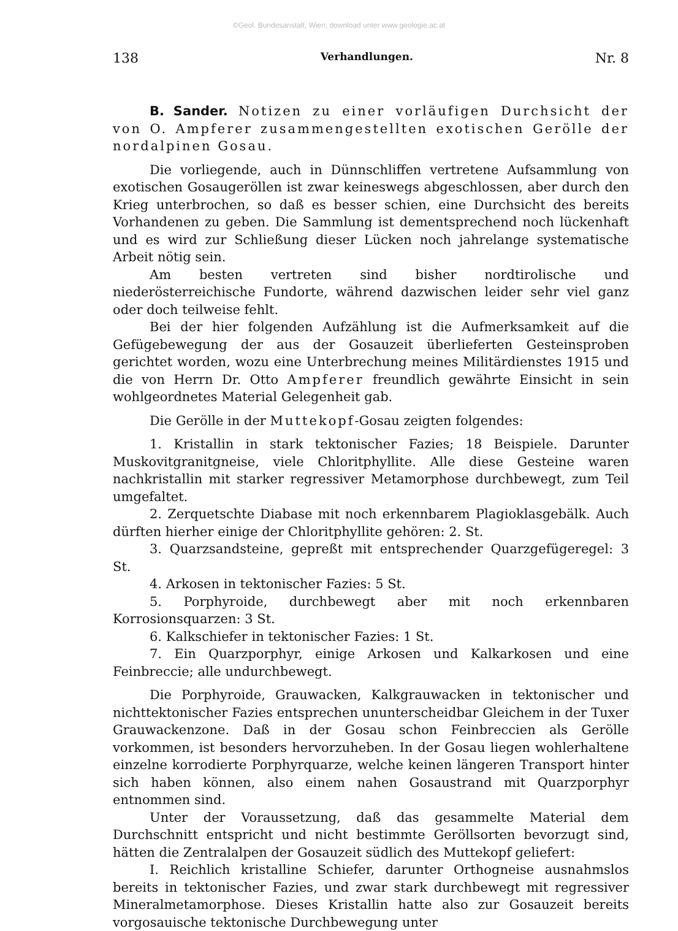©Geol. Bundesanstalt, Wien; download unter www.geologie.ac.at
138 Verhandlungen. Nr. 8
B. Sander. Notizen zu einer vorläufigen Durchsicht der von O. Ampferer zusammengestellten exotischen Gerölle der nordalpinen Gosau.
Die vorliegende, auch in Dünnschliffen vertretene Aufsammlung von exotischen Gosaugeröllen ist zwar keineswegs abgeschlossen, aber durch den Krieg unterbrochen, so daß es besser schien, eine Durchsicht des bereits Vorhandenen zu geben. Die Sammlung ist dementsprechend noch lückenhaft und es wird zur Schließung dieser Lücken noch jahrelange systematische Arbeit nötig sein.
Am besten vertreten sind bisher nordtirolische und niederösterreichische Fundorte, während dazwischen leider sehr viel ganz oder doch teilweise fehlt.
Bei der hier folgenden Aufzählung ist die Aufmerksamkeit auf die Gefügebewegung der aus der Gosauzeit überlieferten Gesteinsproben gerichtet worden, wozu eine Unterbrechung meines Militärdienstes 1915 und die von Herrn Dr. Otto Ampferer freundlich gewährte Einsicht in sein wohlgeordnetes Material Gelegenheit gab.
Die Gerölle in der Muttekopf-Gosau zeigten folgendes:
1. Kristallin in stark tektonischer Fazies; 18 Beispiele. Darunter Muskovitgranitgneise, viele Chloritphyllite. Alle diese Gesteine waren nachkristallin mit starker regressiver Metamorphose durchbewegt, zum Teil umgefaltet.
2. Zerquetschte Diabase mit noch erkennbarem Plagioklasgebälk. Auch dürften hierher einige der Chloritphyllite gehören: 2. St.
3. Quarzsandsteine, gepreßt mit entsprechender Quarzgefügeregel: 3 St.
4. Arkosen in tektonischer Fazies: 5 St.
5. Porphyroide, durchbewegt aber mit noch erkennbaren Korrosionsquarzen: 3 St.
6. Kalkschiefer in tektonischer Fazies: 1 St.
7. Ein Quarzporphyr, einige Arkosen und Kalkarkosen und eine Feinbreccie; alle undurchbewegt.
Die Porphyroide, Grauwacken, Kalkgrauwacken in tektonischer und nichttektonischer Fazies entsprechen ununterscheidbar Gleichem in der Tuxer Grauwackenzone. Daß in der Gosau schon Feinbreccien als Gerölle vorkommen, ist besonders hervorzuheben. In der Gosau liegen wohlerhaltene einzelne korrodierte Porphyrquarze, welche keinen längeren Transport hinter sich haben können, also einem nahen Gosaustrand mit Quarzporphyr entnommen sind.
Unter der Voraussetzung, daß das gesammelte Material dem Durchschnitt entspricht und nicht bestimmte Geröllsorten bevorzugt sind, hätten die Zentralalpen der Gosauzeit südlich des Muttekopf geliefert:
I. Reichlich kristalline Schiefer, darunter Orthogneise ausnahmslos bereits in tektonischer Fazies, und zwar stark durchbewegt mit regressiver Mineralmetamorphose. Dieses Kristallin hatte also zur Gosauzeit bereits vorgosauische tektonische Durchbewegung unter